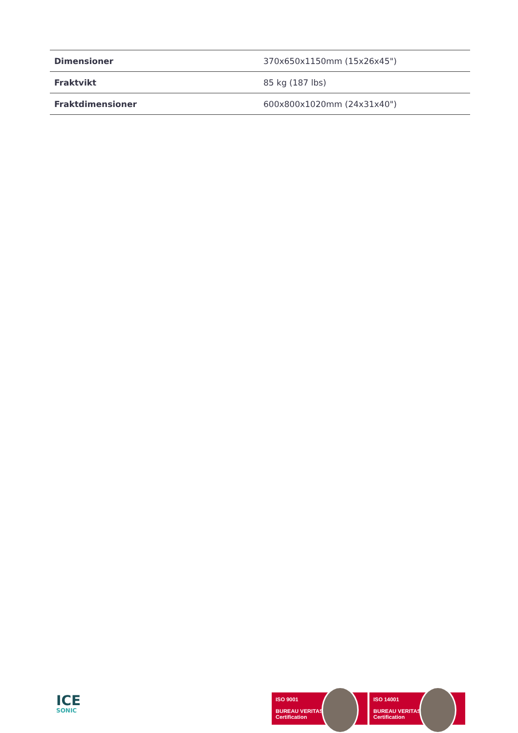| Dimensioner | 370x650x1150mm (15x26x45") |
| Fraktvikt | 85 kg (187 lbs) |
| Fraktdimensioner | 600x800x1020mm (24x31x40") |
ICE
SONIC
ISO 9001
BUREAU VERITAS
Certification
ISO 14001
BUREAU VERITAS
Certification